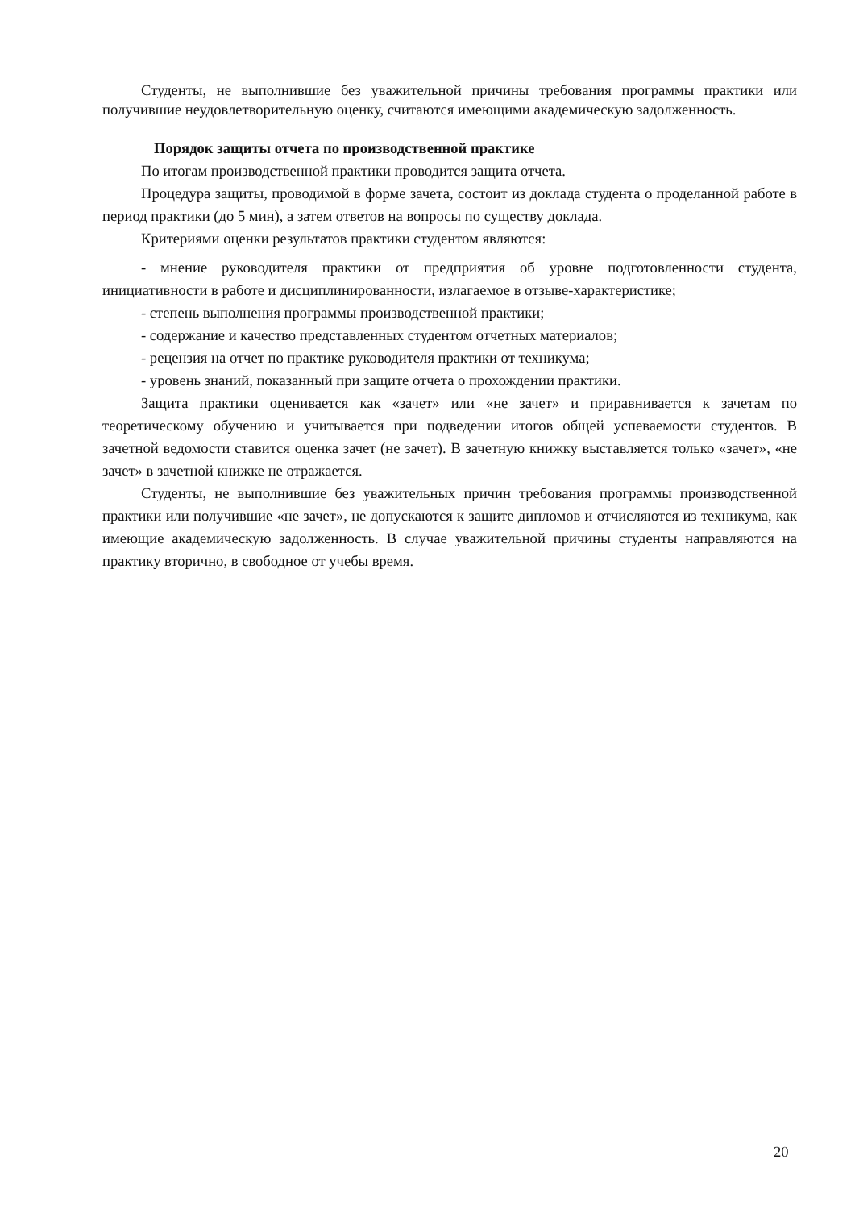Студенты, не выполнившие без уважительной причины требования программы практики или получившие неудовлетворительную оценку, считаются имеющими академическую задолженность.
Порядок защиты отчета по производственной практике
По итогам производственной практики проводится защита отчета.
Процедура защиты, проводимой в форме зачета, состоит из доклада студента о проделанной работе в период практики (до 5 мин), а затем ответов на вопросы по существу доклада.
Критериями оценки результатов практики студентом являются:
- мнение руководителя практики от предприятия об уровне подготовленности студента, инициативности в работе и дисциплинированности, излагаемое в отзыве-характеристике;
- степень выполнения программы производственной практики;
- содержание и качество представленных студентом отчетных материалов;
- рецензия на отчет по практике руководителя практики от техникума;
- уровень знаний, показанный при защите отчета о прохождении практики.
Защита практики оценивается как «зачет» или «не зачет» и приравнивается к зачетам по теоретическому обучению и учитывается при подведении итогов общей успеваемости студентов. В зачетной ведомости ставится оценка зачет (не зачет). В зачетную книжку выставляется только «зачет», «не зачет» в зачетной книжке не отражается.
Студенты, не выполнившие без уважительных причин требования программы производственной практики или получившие «не зачет», не допускаются к защите дипломов и отчисляются из техникума, как имеющие академическую задолженность. В случае уважительной причины студенты направляются на практику вторично, в свободное от учебы время.
20